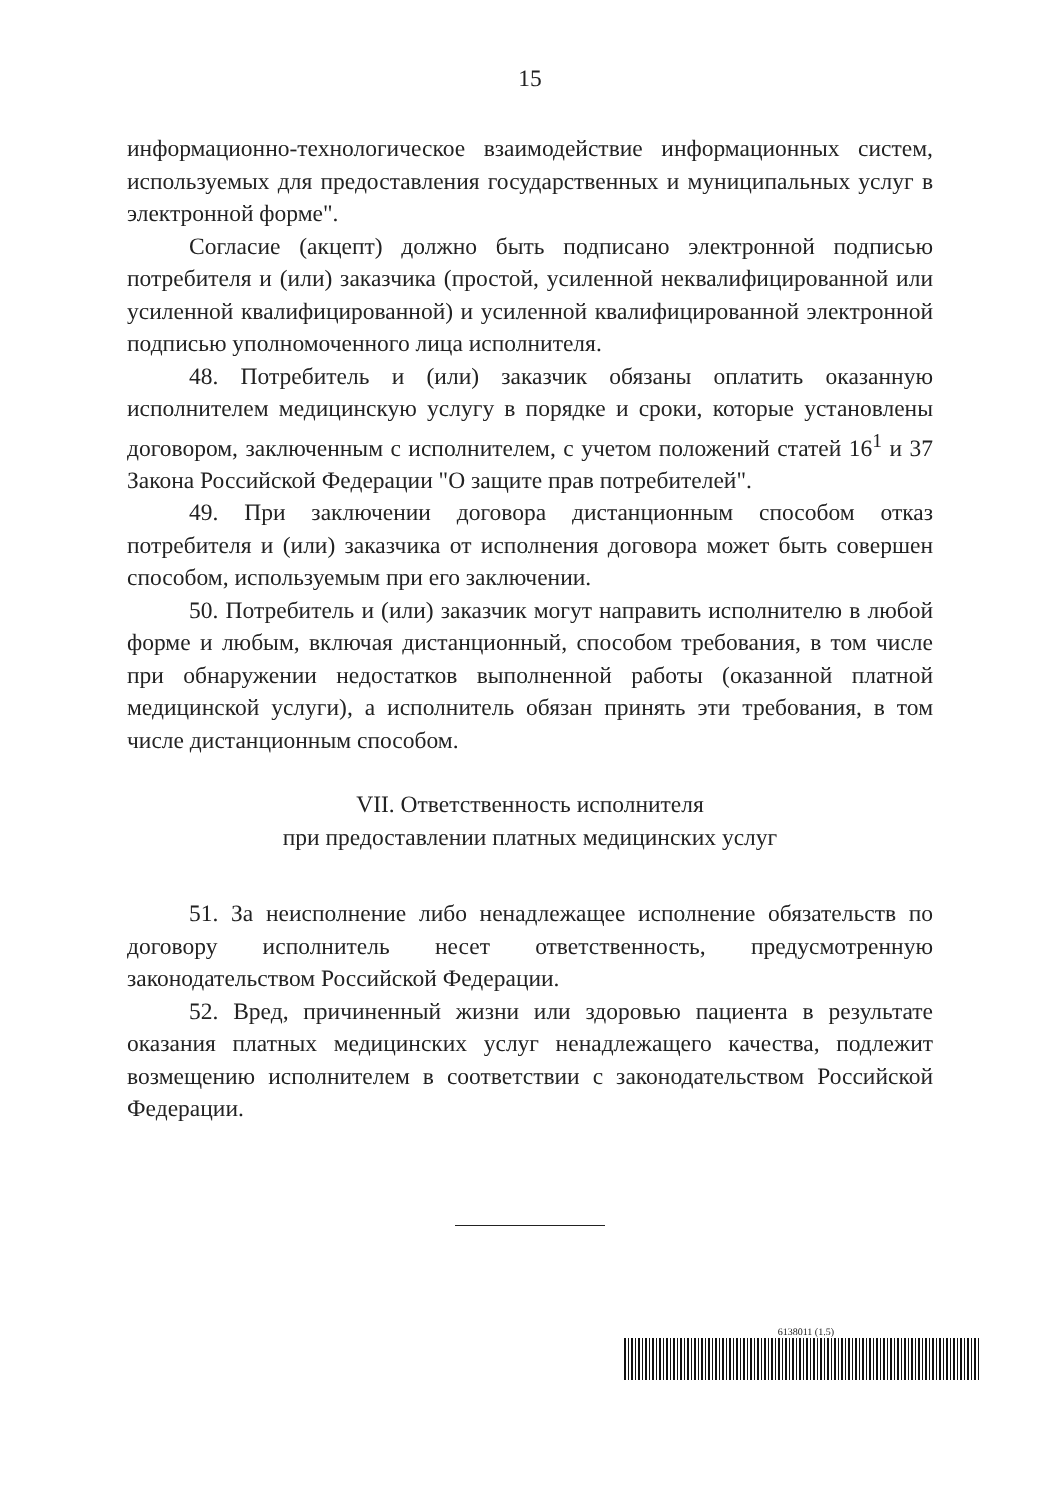15
информационно-технологическое взаимодействие информационных систем, используемых для предоставления государственных и муниципальных услуг в электронной форме".
Согласие (акцепт) должно быть подписано электронной подписью потребителя и (или) заказчика (простой, усиленной неквалифицированной или усиленной квалифицированной) и усиленной квалифицированной электронной подписью уполномоченного лица исполнителя.
48. Потребитель и (или) заказчик обязаны оплатить оказанную исполнителем медицинскую услугу в порядке и сроки, которые установлены договором, заключенным с исполнителем, с учетом положений статей 16<sup>1</sup> и 37 Закона Российской Федерации "О защите прав потребителей".
49. При заключении договора дистанционным способом отказ потребителя и (или) заказчика от исполнения договора может быть совершен способом, используемым при его заключении.
50. Потребитель и (или) заказчик могут направить исполнителю в любой форме и любым, включая дистанционный, способом требования, в том числе при обнаружении недостатков выполненной работы (оказанной платной медицинской услуги), а исполнитель обязан принять эти требования, в том числе дистанционным способом.
VII. Ответственность исполнителя
при предоставлении платных медицинских услуг
51. За неисполнение либо ненадлежащее исполнение обязательств по договору исполнитель несет ответственность, предусмотренную законодательством Российской Федерации.
52. Вред, причиненный жизни или здоровью пациента в результате оказания платных медицинских услуг ненадлежащего качества, подлежит возмещению исполнителем в соответствии с законодательством Российской Федерации.
6138011 (1.5)